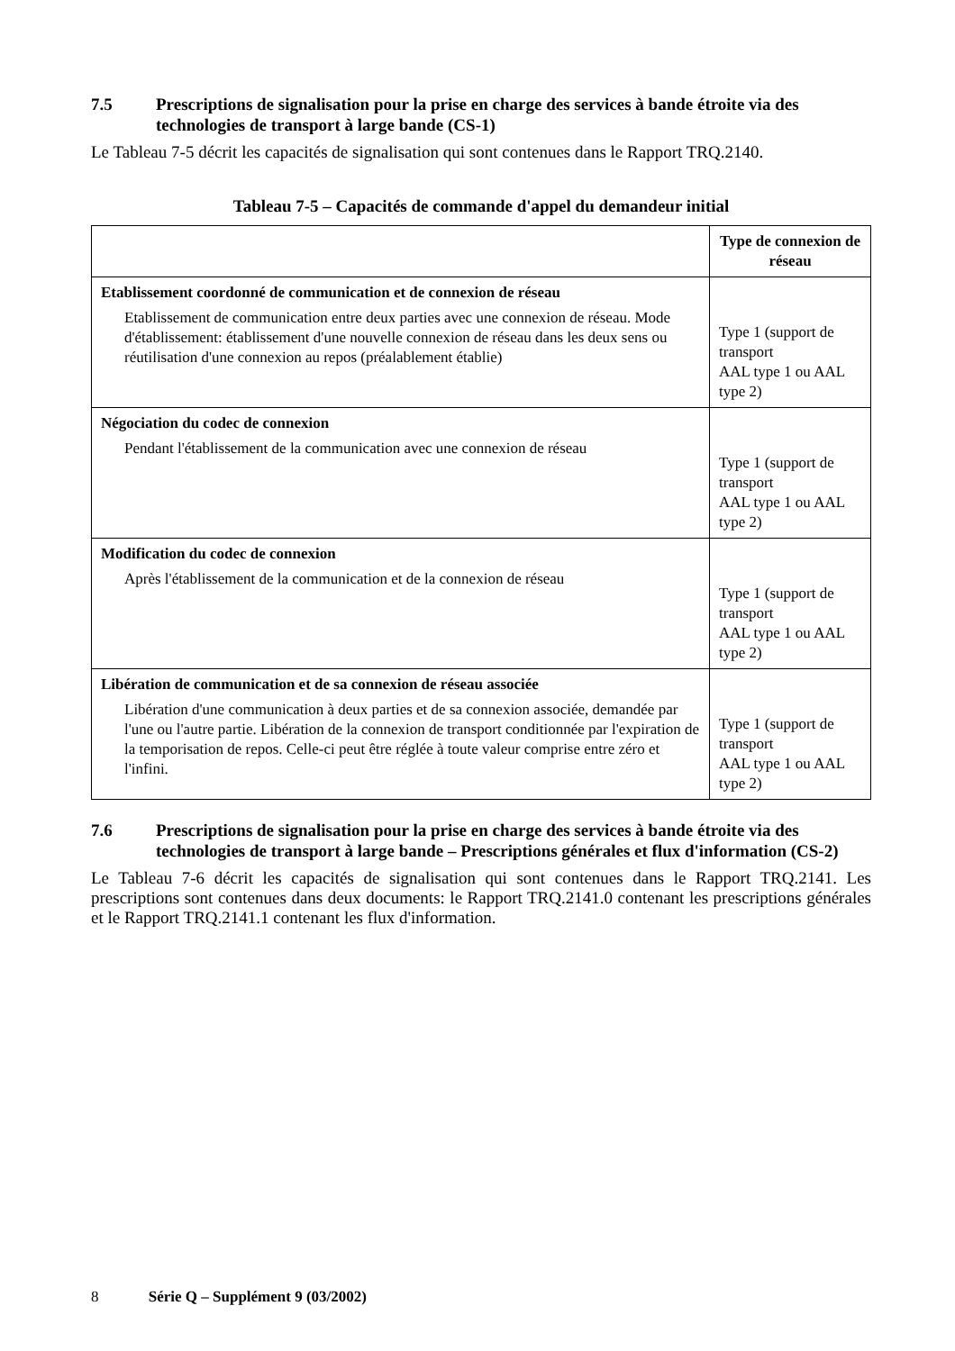7.5 Prescriptions de signalisation pour la prise en charge des services à bande étroite via des technologies de transport à large bande (CS-1)
Le Tableau 7-5 décrit les capacités de signalisation qui sont contenues dans le Rapport TRQ.2140.
Tableau 7-5 – Capacités de commande d'appel du demandeur initial
| | Type de connexion de réseau |
| --- | --- |
| Etablissement coordonné de communication et de connexion de réseau Etablissement de communication entre deux parties avec une connexion de réseau. Mode d'établissement: établissement d'une nouvelle connexion de réseau dans les deux sens ou réutilisation d'une connexion au repos (préalablement établie) | Type 1 (support de transport AAL type 1 ou AAL type 2) |
| Négociation du codec de connexion Pendant l'établissement de la communication avec une connexion de réseau | Type 1 (support de transport AAL type 1 ou AAL type 2) |
| Modification du codec de connexion Après l'établissement de la communication et de la connexion de réseau | Type 1 (support de transport AAL type 1 ou AAL type 2) |
| Libération de communication et de sa connexion de réseau associée Libération d'une communication à deux parties et de sa connexion associée, demandée par l'une ou l'autre partie. Libération de la connexion de transport conditionnée par l'expiration de la temporisation de repos. Celle-ci peut être réglée à toute valeur comprise entre zéro et l'infini. | Type 1 (support de transport AAL type 1 ou AAL type 2) |
7.6 Prescriptions de signalisation pour la prise en charge des services à bande étroite via des technologies de transport à large bande – Prescriptions générales et flux d'information (CS-2)
Le Tableau 7-6 décrit les capacités de signalisation qui sont contenues dans le Rapport TRQ.2141. Les prescriptions sont contenues dans deux documents: le Rapport TRQ.2141.0 contenant les prescriptions générales et le Rapport TRQ.2141.1 contenant les flux d'information.
8 Série Q – Supplément 9 (03/2002)